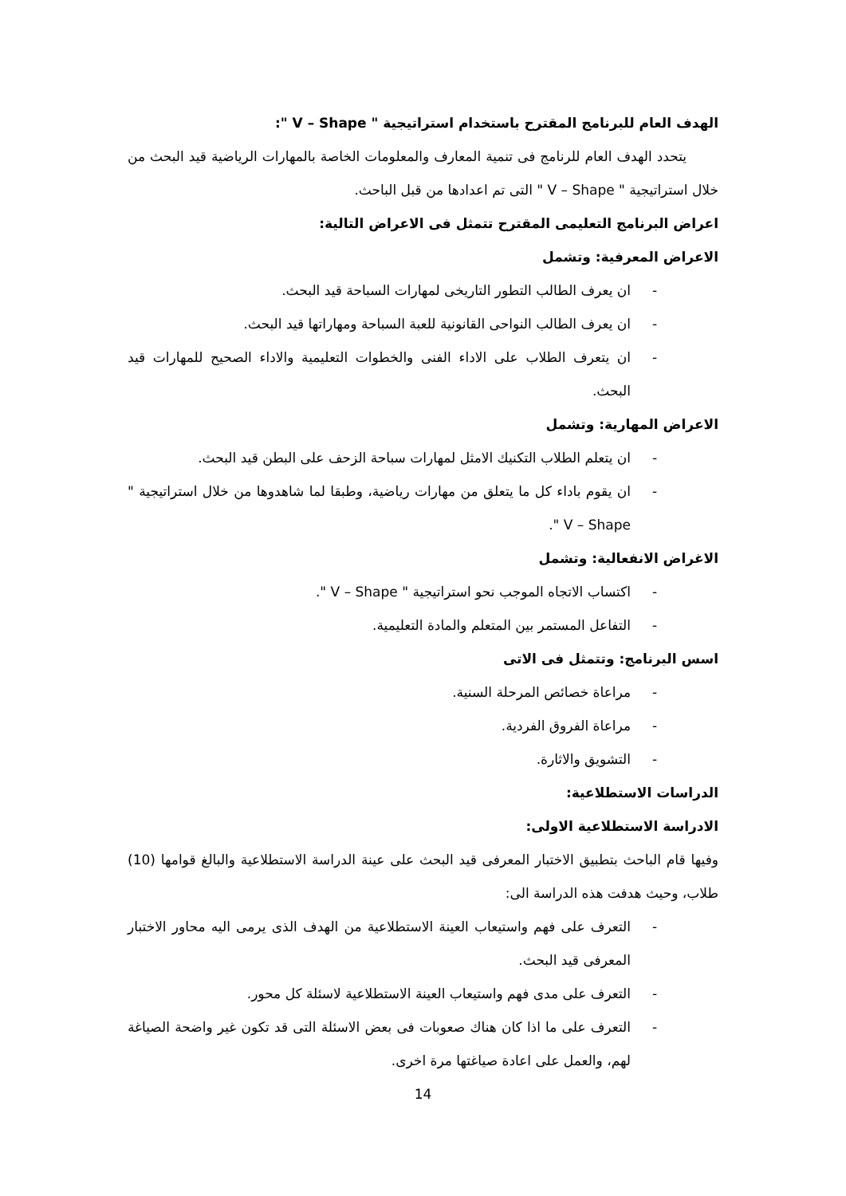الهدف العام للبرنامج المقترح باستخدام استراتيجية " V – Shape ":
يتحدد الهدف العام للرنامج فى تنمية المعارف والمعلومات الخاصة بالمهارات الرياضية قيد البحث من خلال استراتيجية " V – Shape " التى تم اعدادها من قبل الباحث.
اعراض البرنامج التعليمى المقترح تتمثل فى الاعراض التالية:
الاعراض المعرفية: وتشمل
- ان يعرف الطالب التطور التاريخى لمهارات السباحة قيد البحث.
- ان يعرف الطالب النواحى القانونية للعبة السباحة ومهاراتها قيد البحث.
- ان يتعرف الطلاب على الاداء الفنى والخطوات التعليمية والاداء الصحيح للمهارات قيد البحث.
الاعراض المهارية: وتشمل
- ان يتعلم الطلاب التكنيك الامثل لمهارات سباحة الزحف على البطن قيد البحث.
- ان يقوم باداء كل ما يتعلق من مهارات رياضية، وطبقا لما شاهدوها من خلال استراتيجية " V – Shape ".
الاغراض الانفعالية: وتشمل
- اكتساب الاتجاه الموجب نحو استراتيجية " V – Shape ".
- التفاعل المستمر بين المتعلم والمادة التعليمية.
اسس البرنامج: وتتمثل فى الاتى
- مراعاة خصائص المرحلة السنية.
- مراعاة الفروق الفردية.
- التشويق والاثارة.
الدراسات الاستطلاعية:
الادراسة الاستطلاعية الاولى:
وفيها قام الباحث بتطبيق الاختبار المعرفى قيد البحث على عينة الدراسة الاستطلاعية والبالغ قوامها (10) طلاب، وحيث هدفت هذه الدراسة الى:
- التعرف على فهم واستيعاب العينة الاستطلاعية من الهدف الذى يرمى اليه محاور الاختبار المعرفى قيد البحث.
- التعرف على مدى فهم واستيعاب العينة الاستطلاعية لاسئلة كل محور.
- التعرف على ما اذا كان هناك صعوبات فى بعض الاسئلة التى قد تكون غير واضحة الصياغة لهم، والعمل على اعادة صياغتها مرة اخرى.
14